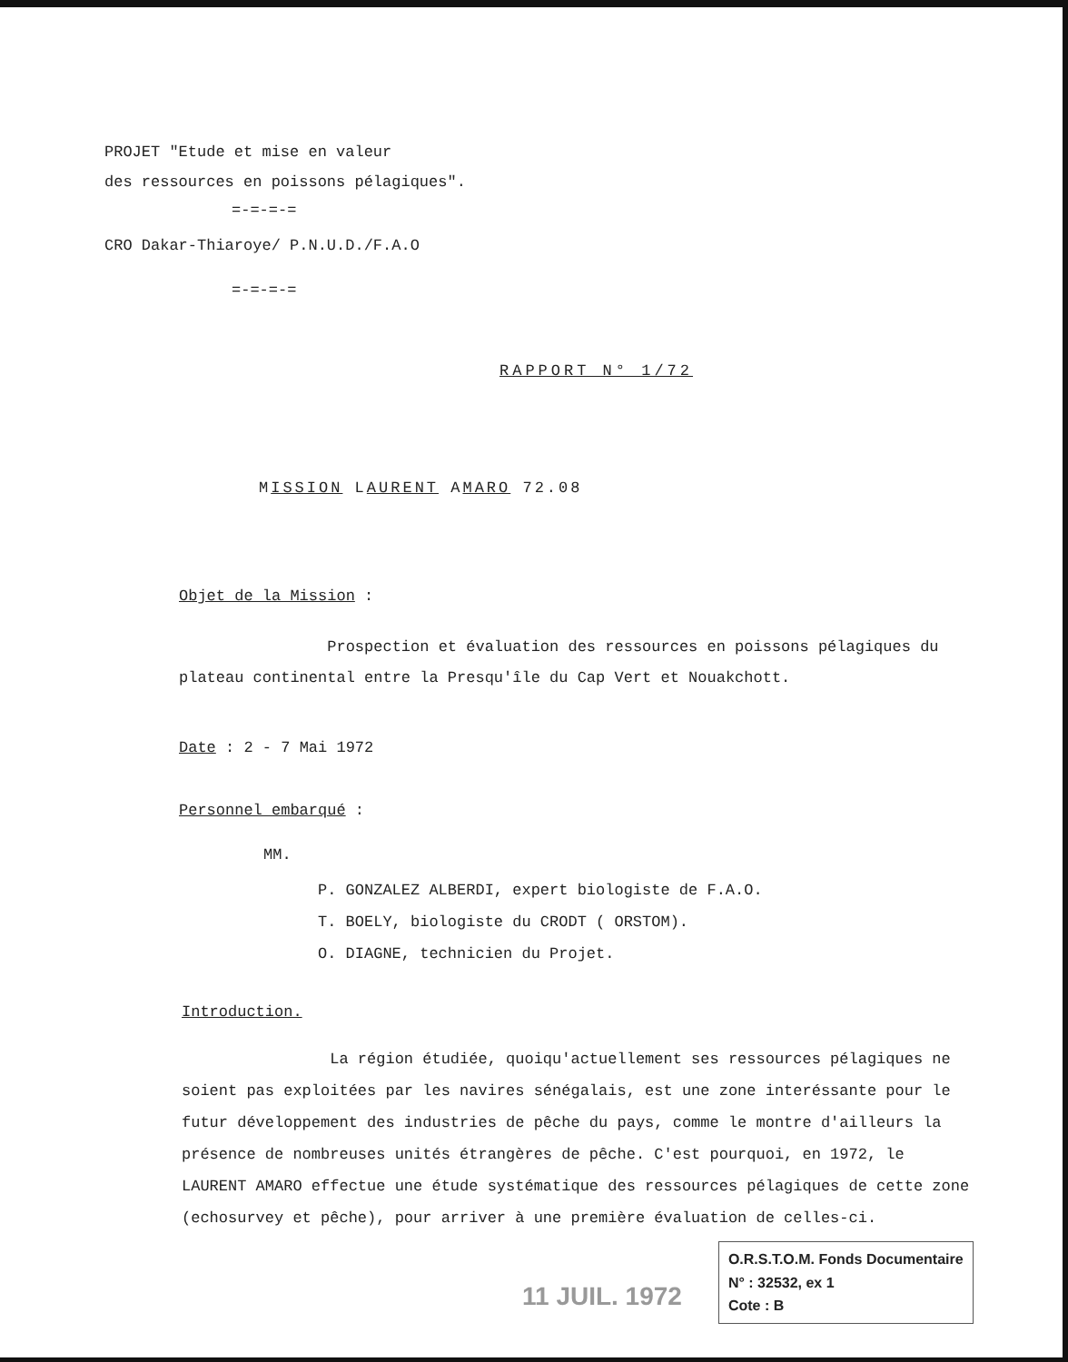PROJET "Etude et mise en valeur
des ressources en poissons pélagiques".
=-=-=-=
CRO Dakar-Thiaroye/ P.N.U.D./F.A.O
=-=-=-=
RAPPORT N° 1/72
MISSION LAURENT AMARO 72.08
Objet de la Mission :
Prospection et évaluation des ressources en poissons pélagiques du plateau continental entre la Presqu'île du Cap Vert et Nouakchott.
Date : 2 - 7 Mai 1972
Personnel embarqué :
MM.
P. GONZALEZ ALBERDI, expert biologiste de F.A.O.
T. BOELY, biologiste du CRODT ( ORSTOM).
O. DIAGNE, technicien du Projet.
Introduction.
La région étudiée, quoiqu'actuellement ses ressources pélagiques ne soient pas exploitées par les navires sénégalais, est une zone interéssante pour le futur développement des industries de pêche du pays, comme le montre d'ailleurs la présence de nombreuses unités étrangères de pêche. C'est pourquoi, en 1972, le LAURENT AMARO effectue une étude systématique des ressources pélagiques de cette zone (echosurvey et pêche), pour arriver à une première évaluation de celles-ci.
11 JUIL. 1972
O.R.S.T.O.M. Fonds Documentaire
N° : 32532, ex 1
Cote : B